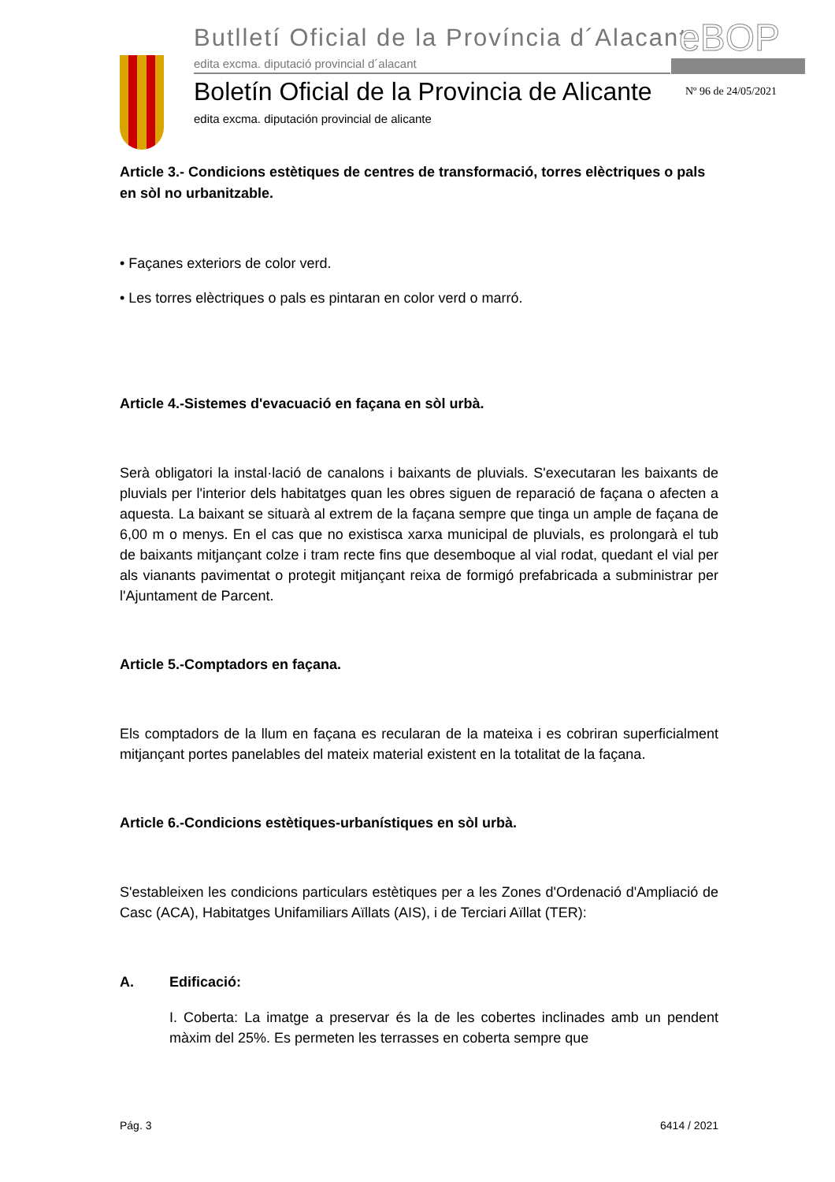Butlletí Oficial de la Província d´Alacant
edita excma. diputació provincial d´alacant
eBOP
Boletín Oficial de la Provincia de Alicante
edita excma. diputación provincial de alicante
Nº 96 de 24/05/2021
Article 3.- Condicions estètiques de centres de transformació, torres elèctriques o pals en sòl no urbanitzable.
• Façanes exteriors de color verd.
• Les torres elèctriques o pals es pintaran en color verd o marró.
Article 4.-Sistemes d'evacuació en façana en sòl urbà.
Serà obligatori la instal·lació de canalons i baixants de pluvials. S'executaran les baixants de pluvials per l'interior dels habitatges quan les obres siguen de reparació de façana o afecten a aquesta. La baixant se situarà al extrem de la façana sempre que tinga un ample de façana de 6,00 m o menys. En el cas que no existisca xarxa municipal de pluvials, es prolongarà el tub de baixants mitjançant colze i tram recte fins que desemboque al vial rodat, quedant el vial per als vianants pavimentat o protegit mitjançant reixa de formigó prefabricada a subministrar per l'Ajuntament de Parcent.
Article 5.-Comptadors en façana.
Els comptadors de la llum en façana es recularan de la mateixa i es cobriran superficialment mitjançant portes panelables del mateix material existent en la totalitat de la façana.
Article 6.-Condicions estètiques-urbanístiques en sòl urbà.
S'estableixen les condicions particulars estètiques per a les Zones d'Ordenació d'Ampliació de Casc (ACA), Habitatges Unifamiliars Aïllats (AIS), i de Terciari Aïllat (TER):
A. Edificació:
I. Coberta: La imatge a preservar és la de les cobertes inclinades amb un pendent màxim del 25%. Es permeten les terrasses en coberta sempre que
Pág. 3 6414 / 2021